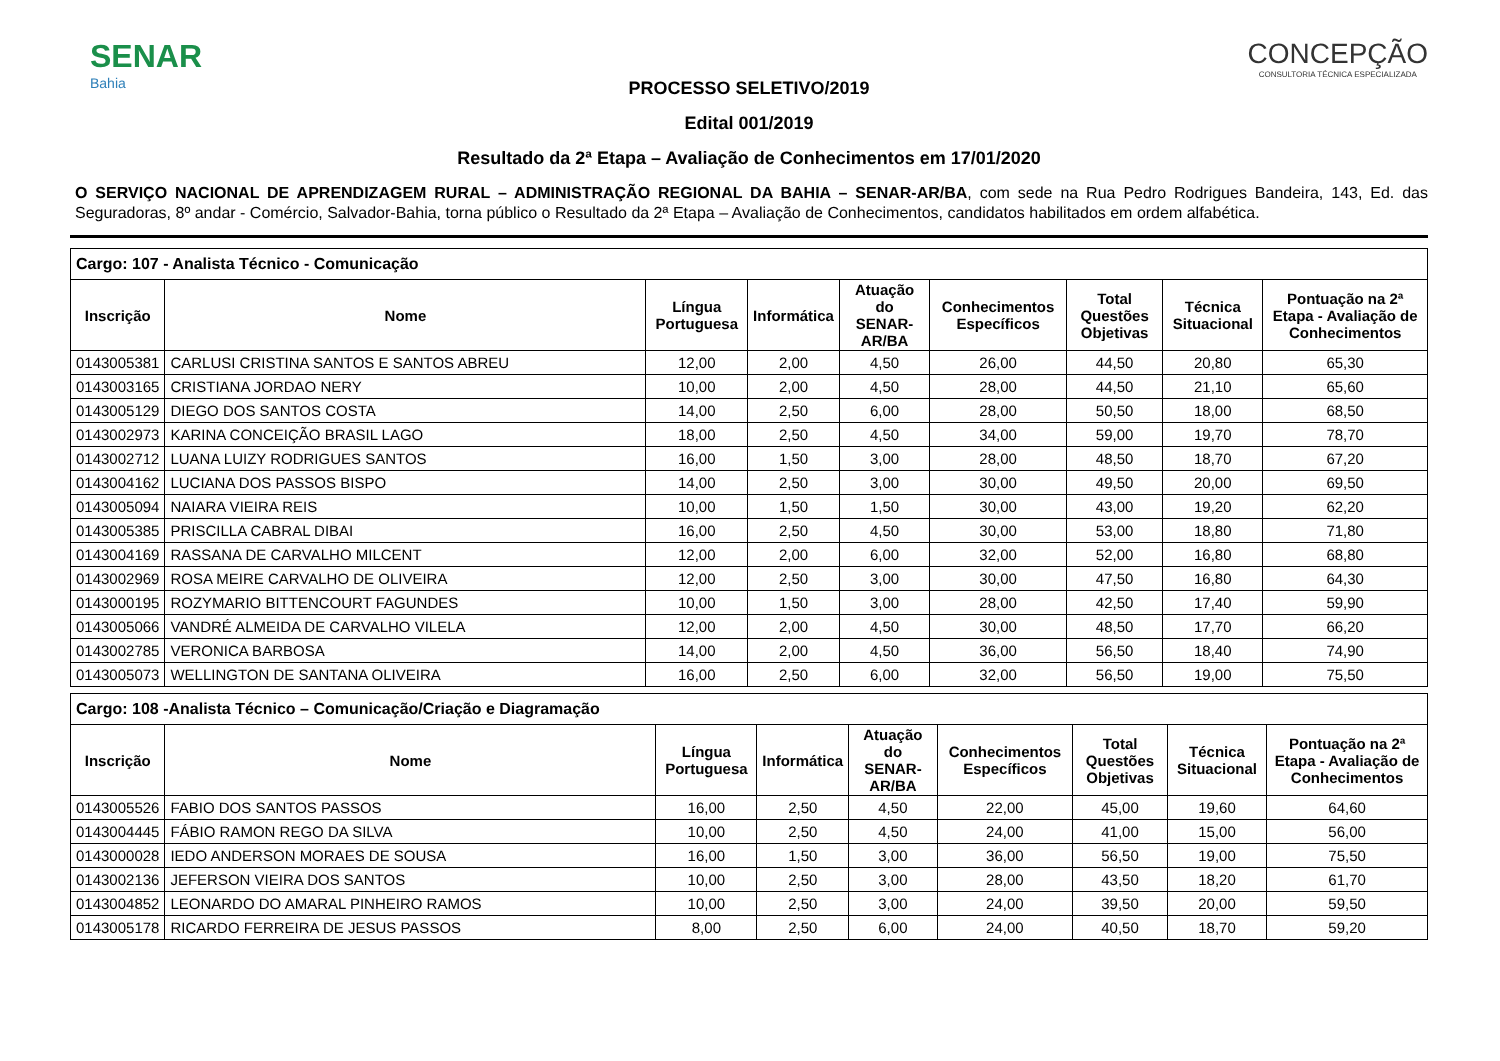SENAR
Bahia
CONCEPÇÃO
CONSULTORIA TÉCNICA ESPECIALIZADA
PROCESSO SELETIVO/2019
Edital 001/2019
Resultado da 2ª Etapa – Avaliação de Conhecimentos em 17/01/2020
O SERVIÇO NACIONAL DE APRENDIZAGEM RURAL – ADMINISTRAÇÃO REGIONAL DA BAHIA – SENAR-AR/BA, com sede na Rua Pedro Rodrigues Bandeira, 143, Ed. das Seguradoras, 8º andar - Comércio, Salvador-Bahia, torna público o Resultado da 2ª Etapa – Avaliação de Conhecimentos, candidatos habilitados em ordem alfabética.
| Cargo: 107 - Analista Técnico - Comunicação | | | | | | | | |
| --- | --- | --- | --- | --- | --- | --- | --- | --- |
| Inscrição | Nome | Língua Portuguesa | Informática | Atuação do SENAR-AR/BA | Conhecimentos Específicos | Total Questões Objetivas | Técnica Situacional | Pontuação na 2ª Etapa - Avaliação de Conhecimentos |
| 0143005381 | CARLUSI CRISTINA SANTOS E SANTOS ABREU | 12,00 | 2,00 | 4,50 | 26,00 | 44,50 | 20,80 | 65,30 |
| 0143003165 | CRISTIANA JORDAO NERY | 10,00 | 2,00 | 4,50 | 28,00 | 44,50 | 21,10 | 65,60 |
| 0143005129 | DIEGO DOS SANTOS COSTA | 14,00 | 2,50 | 6,00 | 28,00 | 50,50 | 18,00 | 68,50 |
| 0143002973 | KARINA CONCEIÇÃO BRASIL LAGO | 18,00 | 2,50 | 4,50 | 34,00 | 59,00 | 19,70 | 78,70 |
| 0143002712 | LUANA LUIZY RODRIGUES SANTOS | 16,00 | 1,50 | 3,00 | 28,00 | 48,50 | 18,70 | 67,20 |
| 0143004162 | LUCIANA DOS PASSOS BISPO | 14,00 | 2,50 | 3,00 | 30,00 | 49,50 | 20,00 | 69,50 |
| 0143005094 | NAIARA VIEIRA REIS | 10,00 | 1,50 | 1,50 | 30,00 | 43,00 | 19,20 | 62,20 |
| 0143005385 | PRISCILLA CABRAL DIBAI | 16,00 | 2,50 | 4,50 | 30,00 | 53,00 | 18,80 | 71,80 |
| 0143004169 | RASSANA DE CARVALHO MILCENT | 12,00 | 2,00 | 6,00 | 32,00 | 52,00 | 16,80 | 68,80 |
| 0143002969 | ROSA MEIRE CARVALHO DE OLIVEIRA | 12,00 | 2,50 | 3,00 | 30,00 | 47,50 | 16,80 | 64,30 |
| 0143000195 | ROZYMARIO BITTENCOURT FAGUNDES | 10,00 | 1,50 | 3,00 | 28,00 | 42,50 | 17,40 | 59,90 |
| 0143005066 | VANDRÉ ALMEIDA DE CARVALHO VILELA | 12,00 | 2,00 | 4,50 | 30,00 | 48,50 | 17,70 | 66,20 |
| 0143002785 | VERONICA BARBOSA | 14,00 | 2,00 | 4,50 | 36,00 | 56,50 | 18,40 | 74,90 |
| 0143005073 | WELLINGTON DE SANTANA OLIVEIRA | 16,00 | 2,50 | 6,00 | 32,00 | 56,50 | 19,00 | 75,50 |
| Cargo: 108 -Analista Técnico – Comunicação/Criação e Diagramação | | | | | | | | |
| --- | --- | --- | --- | --- | --- | --- | --- | --- |
| Inscrição | Nome | Língua Portuguesa | Informática | Atuação do SENAR-AR/BA | Conhecimentos Específicos | Total Questões Objetivas | Técnica Situacional | Pontuação na 2ª Etapa - Avaliação de Conhecimentos |
| 0143005526 | FABIO DOS SANTOS PASSOS | 16,00 | 2,50 | 4,50 | 22,00 | 45,00 | 19,60 | 64,60 |
| 0143004445 | FÁBIO RAMON REGO DA SILVA | 10,00 | 2,50 | 4,50 | 24,00 | 41,00 | 15,00 | 56,00 |
| 0143000028 | IEDO ANDERSON MORAES DE SOUSA | 16,00 | 1,50 | 3,00 | 36,00 | 56,50 | 19,00 | 75,50 |
| 0143002136 | JEFERSON VIEIRA DOS SANTOS | 10,00 | 2,50 | 3,00 | 28,00 | 43,50 | 18,20 | 61,70 |
| 0143004852 | LEONARDO DO AMARAL PINHEIRO RAMOS | 10,00 | 2,50 | 3,00 | 24,00 | 39,50 | 20,00 | 59,50 |
| 0143005178 | RICARDO FERREIRA DE JESUS PASSOS | 8,00 | 2,50 | 6,00 | 24,00 | 40,50 | 18,70 | 59,20 |